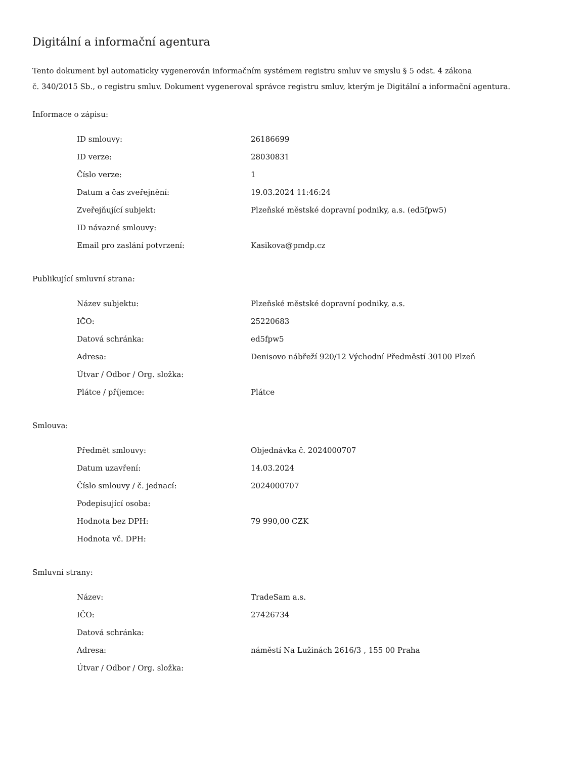Digitální a informační agentura
Tento dokument byl automaticky vygenerován informačním systémem registru smluv ve smyslu § 5 odst. 4 zákona
č. 340/2015 Sb., o registru smluv. Dokument vygeneroval správce registru smluv, kterým je Digitální a informační agentura.
Informace o zápisu:
| ID smlouvy: | 26186699 |
| ID verze: | 28030831 |
| Číslo verze: | 1 |
| Datum a čas zveřejnění: | 19.03.2024 11:46:24 |
| Zveřejňující subjekt: | Plzeňské městské dopravní podniky, a.s. (ed5fpw5) |
| ID návazné smlouvy: | |
| Email pro zaslání potvrzení: | Kasikova@pmdp.cz |
Publikující smluvní strana:
| Název subjektu: | Plzeňské městské dopravní podniky, a.s. |
| IČO: | 25220683 |
| Datová schránka: | ed5fpw5 |
| Adresa: | Denisovo nábřeží 920/12 Východní Předměstí 30100 Plzeň |
| Útvar / Odbor / Org. složka: | |
| Plátce / příjemce: | Plátce |
Smlouva:
| Předmět smlouvy: | Objednávka č. 2024000707 |
| Datum uzavření: | 14.03.2024 |
| Číslo smlouvy / č. jednací: | 2024000707 |
| Podepisující osoba: | |
| Hodnota bez DPH: | 79 990,00 CZK |
| Hodnota vč. DPH: | |
Smluvní strany:
| Název: | TradeSam a.s. |
| IČO: | 27426734 |
| Datová schránka: | |
| Adresa: | náměstí Na Lužinách 2616/3 , 155 00 Praha |
| Útvar / Odbor / Org. složka: | |